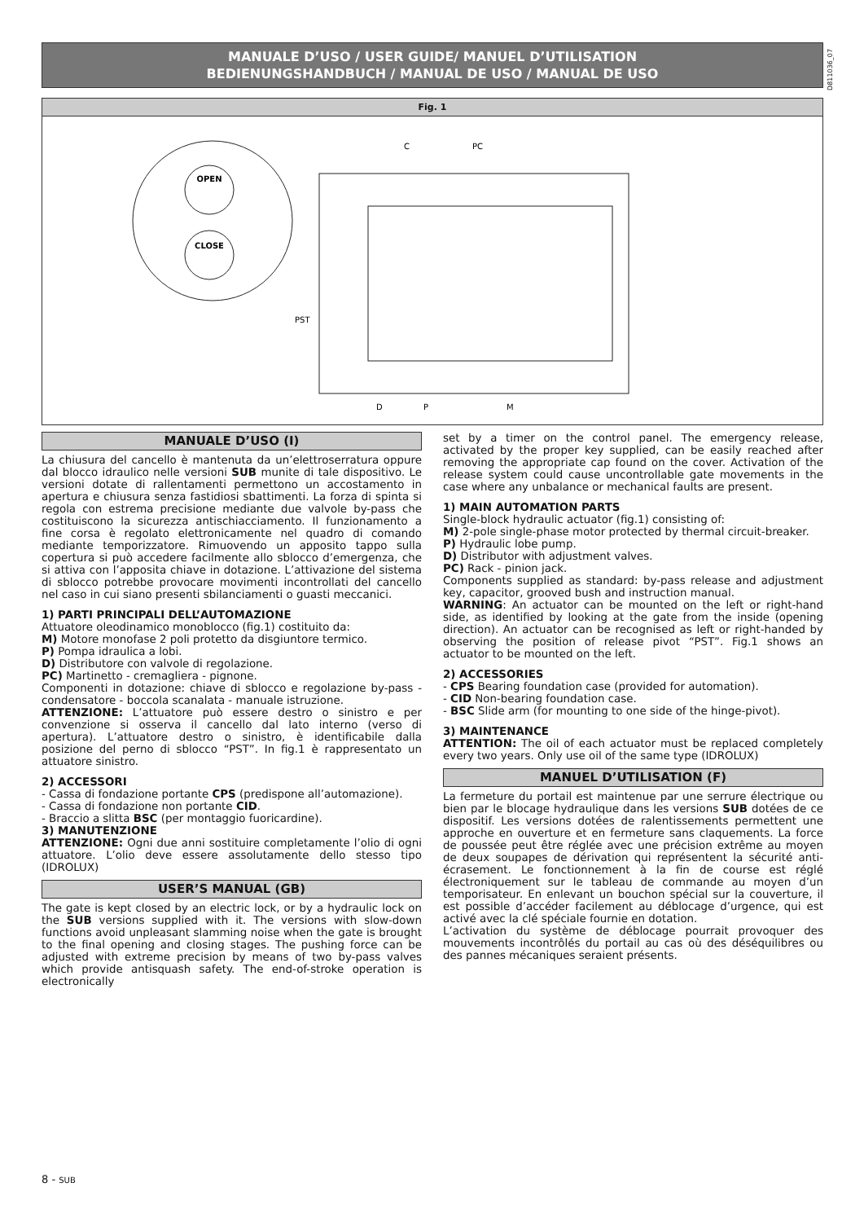D811036_07
MANUALE D’USO / USER GUIDE/ MANUEL D’UTILISATION
BEDIENUNGSHANDBUCH / MANUAL DE USO / MANUAL DE USO
Fig. 1
OPEN
CLOSE
C
PC
PST
D
P
M
MANUALE D’USO (I)
La chiusura del cancello è mantenuta da un’elettroserratura oppure dal blocco idraulico nelle versioni SUB munite di tale dispositivo. Le versioni dotate di rallentamenti permettono un accostamento in apertura e chiusura senza fastidiosi sbattimenti. La forza di spinta si regola con estrema precisione mediante due valvole by-pass che costituiscono la sicurezza antischiacciamento. Il funzionamento a fine corsa è regolato elettronicamente nel quadro di comando mediante temporizzatore. Rimuovendo un apposito tappo sulla copertura si può accedere facilmente allo sblocco d’emergenza, che si attiva con l’apposita chiave in dotazione. L’attivazione del sistema di sblocco potrebbe provocare movimenti incontrollati del cancello nel caso in cui siano presenti sbilanciamenti o guasti meccanici.
1) PARTI PRINCIPALI DELL’AUTOMAZIONE
Attuatore oleodinamico monoblocco (fig.1) costituito da:
M) Motore monofase 2 poli protetto da disgiuntore termico.
P) Pompa idraulica a lobi.
D) Distributore con valvole di regolazione.
PC) Martinetto - cremagliera - pignone.
Componenti in dotazione: chiave di sblocco e regolazione by-pass - condensatore - boccola scanalata - manuale istruzione.
ATTENZIONE: L’attuatore può essere destro o sinistro e per convenzione si osserva il cancello dal lato interno (verso di apertura). L’attuatore destro o sinistro, è identificabile dalla posizione del perno di sblocco “PST”. In fig.1 è rappresentato un attuatore sinistro.
2) ACCESSORI
- Cassa di fondazione portante CPS (predispone all’automazione).
- Cassa di fondazione non portante CID.
- Braccio a slitta BSC (per montaggio fuoricardine).
3) MANUTENZIONE
ATTENZIONE: Ogni due anni sostituire completamente l’olio di ogni attuatore. L’olio deve essere assolutamente dello stesso tipo (IDROLUX)
USER’S MANUAL (GB)
The gate is kept closed by an electric lock, or by a hydraulic lock on the SUB versions supplied with it. The versions with slow-down functions avoid unpleasant slamming noise when the gate is brought to the final opening and closing stages. The pushing force can be adjusted with extreme precision by means of two by-pass valves which provide antisquash safety. The end-of-stroke operation is electronically
set by a timer on the control panel. The emergency release, activated by the proper key supplied, can be easily reached after removing the appropriate cap found on the cover. Activation of the release system could cause uncontrollable gate movements in the case where any unbalance or mechanical faults are present.
1) MAIN AUTOMATION PARTS
Single-block hydraulic actuator (fig.1) consisting of:
M) 2-pole single-phase motor protected by thermal circuit-breaker.
P) Hydraulic lobe pump.
D) Distributor with adjustment valves.
PC) Rack - pinion jack.
Components supplied as standard: by-pass release and adjustment key, capacitor, grooved bush and instruction manual.
WARNING: An actuator can be mounted on the left or right-hand side, as identified by looking at the gate from the inside (opening direction). An actuator can be recognised as left or right-handed by observing the position of release pivot “PST”. Fig.1 shows an actuator to be mounted on the left.
2) ACCESSORIES
- CPS Bearing foundation case (provided for automation).
- CID Non-bearing foundation case.
- BSC Slide arm (for mounting to one side of the hinge-pivot).
3) MAINTENANCE
ATTENTION: The oil of each actuator must be replaced completely every two years. Only use oil of the same type (IDROLUX)
MANUEL D’UTILISATION (F)
La fermeture du portail est maintenue par une serrure électrique ou bien par le blocage hydraulique dans les versions SUB dotées de ce dispositif. Les versions dotées de ralentissements permettent une approche en ouverture et en fermeture sans claquements. La force de poussée peut être réglée avec une précision extrême au moyen de deux soupapes de dérivation qui représentent la sécurité anti-écrasement. Le fonctionnement à la fin de course est réglé électroniquement sur le tableau de commande au moyen d’un temporisateur. En enlevant un bouchon spécial sur la couverture, il est possible d’accéder facilement au déblocage d’urgence, qui est activé avec la clé spéciale fournie en dotation.
L’activation du système de déblocage pourrait provoquer des mouvements incontrôlés du portail au cas où des déséquilibres ou des pannes mécaniques seraient présents.
8 - SUB